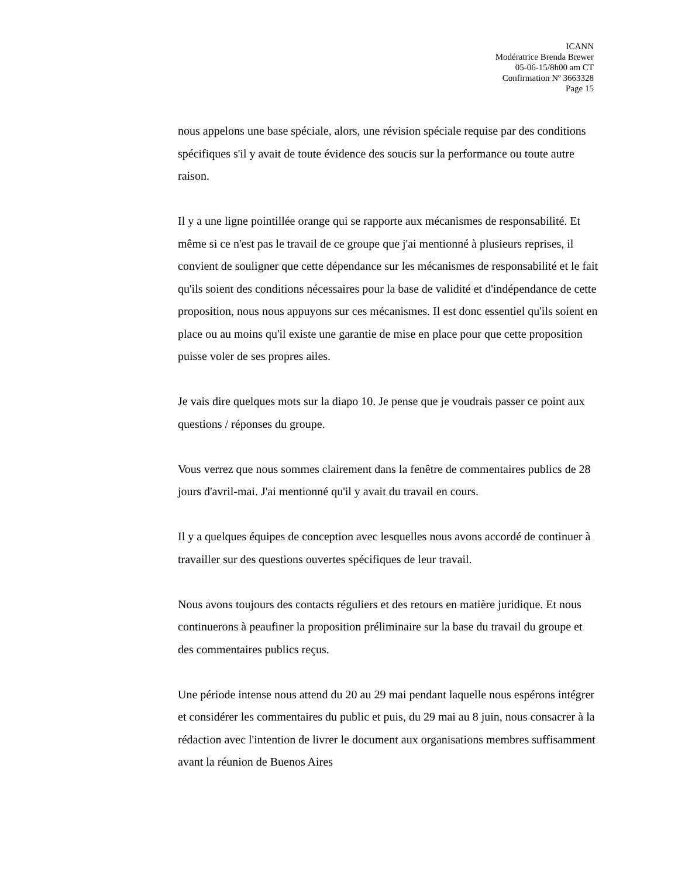ICANN
Modératrice Brenda Brewer
05-06-15/8h00 am CT
Confirmation Nº 3663328
Page 15
nous appelons une base spéciale, alors, une révision spéciale requise par des conditions spécifiques s'il y avait de toute évidence des soucis sur la performance ou toute autre raison.
Il y a une ligne pointillée orange qui se rapporte aux mécanismes de responsabilité. Et même si ce n'est pas le travail de ce groupe que j'ai mentionné à plusieurs reprises, il convient de souligner que cette dépendance sur les mécanismes de responsabilité et le fait qu'ils soient des conditions nécessaires pour la base de validité et d'indépendance de cette proposition, nous nous appuyons sur ces mécanismes. Il est donc essentiel qu'ils soient en place ou au moins qu'il existe une garantie de mise en place pour que cette proposition puisse voler de ses propres ailes.
Je vais dire quelques mots sur la diapo 10. Je pense que je voudrais passer ce point aux questions / réponses du groupe.
Vous verrez que nous sommes clairement dans la fenêtre de commentaires publics de 28 jours d'avril-mai. J'ai mentionné qu'il y avait du travail en cours.
Il y a quelques équipes de conception avec lesquelles nous avons accordé de continuer à travailler sur des questions ouvertes spécifiques de leur travail.
Nous avons toujours des contacts réguliers et des retours en matière juridique. Et nous continuerons à peaufiner la proposition préliminaire sur la base du travail du groupe et des commentaires publics reçus.
Une période intense nous attend du 20 au 29 mai pendant laquelle nous espérons intégrer et considérer les commentaires du public et puis, du 29 mai au 8 juin, nous consacrer à la rédaction avec l'intention de livrer le document aux organisations membres suffisamment avant la réunion de Buenos Aires